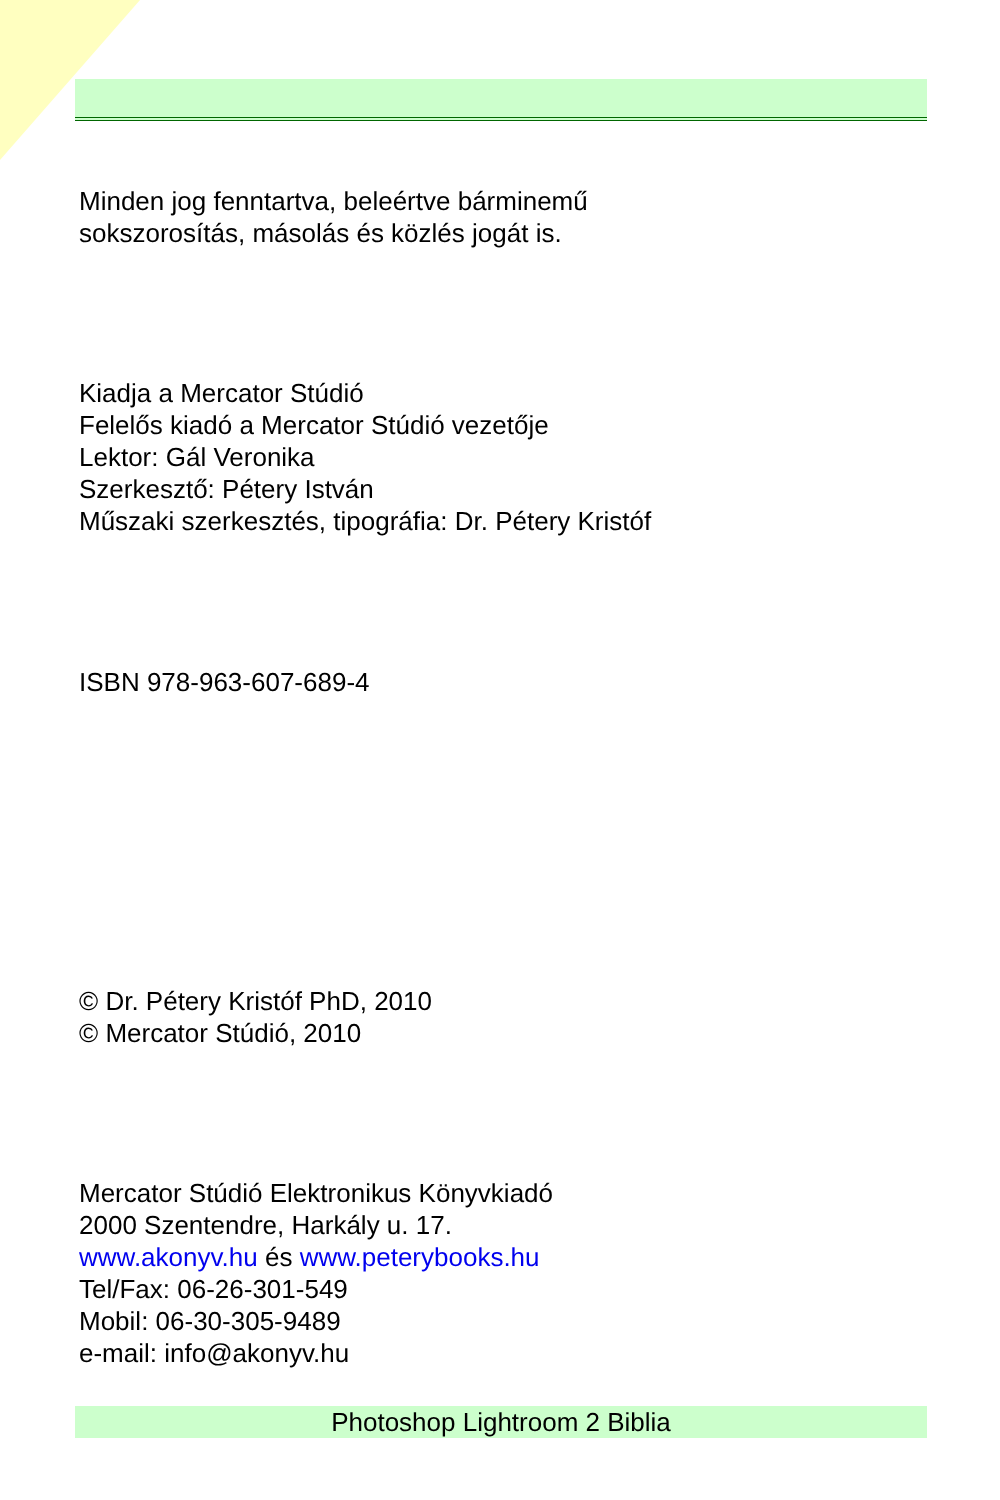Minden jog fenntartva, beleértve bárminemű
sokszorosítás, másolás és közlés jogát is.
Kiadja a Mercator Stúdió
Felelős kiadó a Mercator Stúdió vezetője
Lektor: Gál Veronika
Szerkesztő: Pétery István
Műszaki szerkesztés, tipográfia: Dr. Pétery Kristóf
ISBN 978-963-607-689-4
© Dr. Pétery Kristóf PhD, 2010
© Mercator Stúdió, 2010
Mercator Stúdió Elektronikus Könyvkiadó
2000 Szentendre, Harkály u. 17.
www.akonyv.hu és www.peterybooks.hu
Tel/Fax: 06-26-301-549
Mobil: 06-30-305-9489
e-mail: info@akonyv.hu
Photoshop Lightroom 2 Biblia